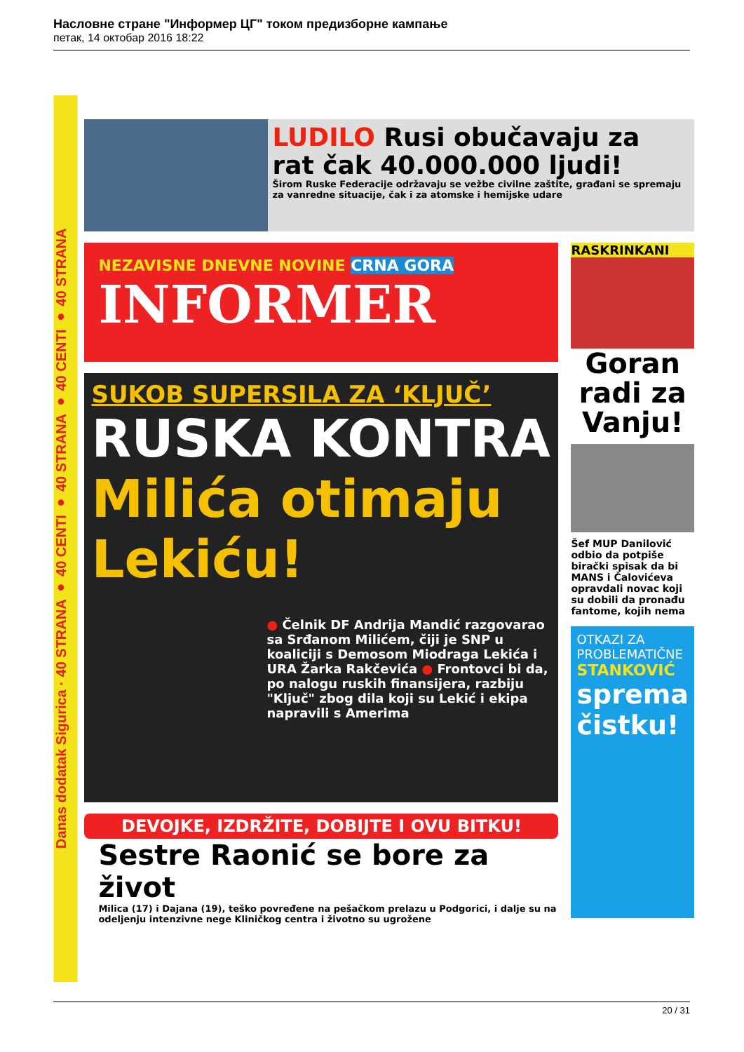Насловне стране "Информер ЦГ" током предизборне кампање
петак, 14 октобар 2016 18:22
Danas dodatak Sigurica · 40 STRANA ● 40 CENTI ● 40 STRANA ● 40 CENTI ● 40 STRANA
LUDILO Rusi obučavaju za rat čak 40.000.000 ljudi!
Širom Ruske Federacije održavaju se vežbe civilne zaštite, građani se spremaju za vanredne situacije, čak i za atomske i hemijske udare
NEZAVISNE DNEVNE NOVINE CRNA GORA
INFORMER
SUKOB SUPERSILA ZA ‘KLJUČ’
RUSKA KONTRA
Milića otimaju Lekiću!
● Čelnik DF Andrija Mandić razgovarao sa Srđanom Milićem, čiji je SNP u koaliciji s Demosom Miodraga Lekića i URA Žarka Rakčevića ● Frontovci bi da, po nalogu ruskih finansijera, razbiju "Ključ" zbog dila koji su Lekić i ekipa napravili s Amerima
DEVOJKE, IZDRŽITE, DOBIJTE I OVU BITKU!
Sestre Raonić se bore za život
Milica (17) i Dajana (19), teško povređene na pešačkom prelazu u Podgorici, i dalje su na odeljenju intenzivne nege Kliničkog centra i životno su ugrožene
RASKRINKANI
Goran radi za Vanju!
Šef MUP Danilović odbio da potpiše birački spisak da bi MANS i Čalovićeva opravdali novac koji su dobili da pronađu fantome, kojih nema
OTKAZI ZA PROBLEMATIČNE
STANKOVIĆ
sprema čistku!
20 / 31